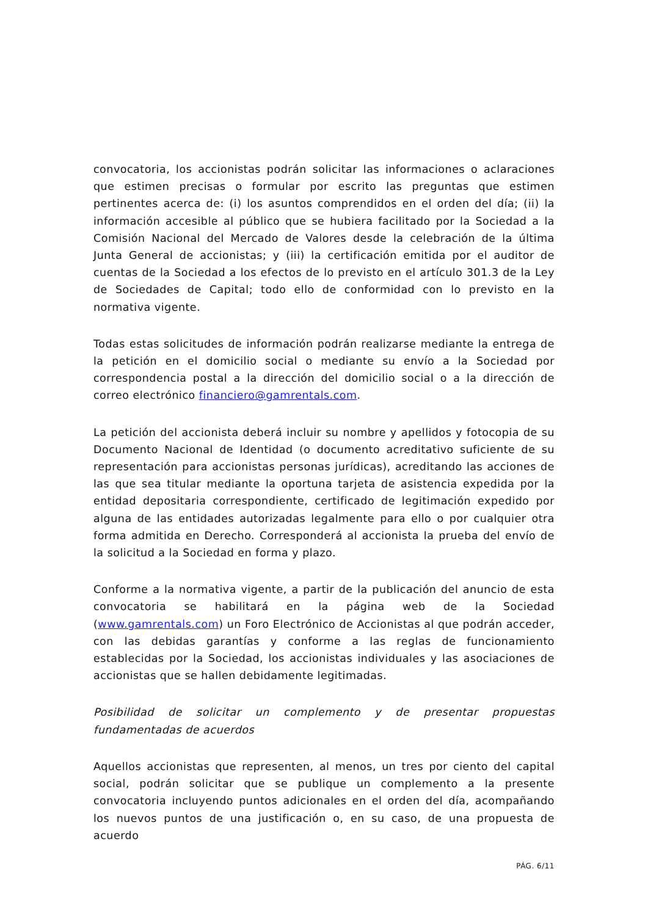convocatoria, los accionistas podrán solicitar las informaciones o aclaraciones que estimen precisas o formular por escrito las preguntas que estimen pertinentes acerca de: (i) los asuntos comprendidos en el orden del día; (ii) la información accesible al público que se hubiera facilitado por la Sociedad a la Comisión Nacional del Mercado de Valores desde la celebración de la última Junta General de accionistas; y (iii) la certificación emitida por el auditor de cuentas de la Sociedad a los efectos de lo previsto en el artículo 301.3 de la Ley de Sociedades de Capital; todo ello de conformidad con lo previsto en la normativa vigente.
Todas estas solicitudes de información podrán realizarse mediante la entrega de la petición en el domicilio social o mediante su envío a la Sociedad por correspondencia postal a la dirección del domicilio social o a la dirección de correo electrónico financiero@gamrentals.com.
La petición del accionista deberá incluir su nombre y apellidos y fotocopia de su Documento Nacional de Identidad (o documento acreditativo suficiente de su representación para accionistas personas jurídicas), acreditando las acciones de las que sea titular mediante la oportuna tarjeta de asistencia expedida por la entidad depositaria correspondiente, certificado de legitimación expedido por alguna de las entidades autorizadas legalmente para ello o por cualquier otra forma admitida en Derecho. Corresponderá al accionista la prueba del envío de la solicitud a la Sociedad en forma y plazo.
Conforme a la normativa vigente, a partir de la publicación del anuncio de esta convocatoria se habilitará en la página web de la Sociedad (www.gamrentals.com) un Foro Electrónico de Accionistas al que podrán acceder, con las debidas garantías y conforme a las reglas de funcionamiento establecidas por la Sociedad, los accionistas individuales y las asociaciones de accionistas que se hallen debidamente legitimadas.
Posibilidad de solicitar un complemento y de presentar propuestas fundamentadas de acuerdos
Aquellos accionistas que representen, al menos, un tres por ciento del capital social, podrán solicitar que se publique un complemento a la presente convocatoria incluyendo puntos adicionales en el orden del día, acompañando los nuevos puntos de una justificación o, en su caso, de una propuesta de acuerdo
PÁG. 6/11